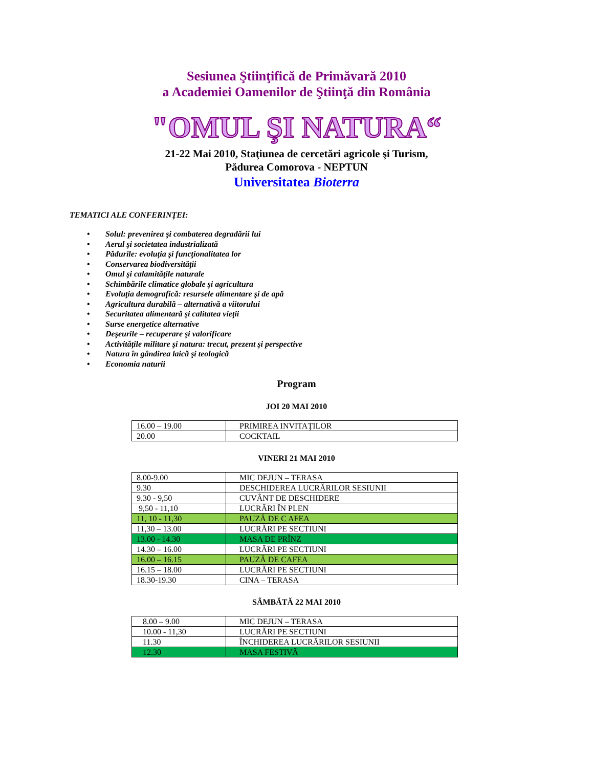Sesiunea Ştiinţifică de Primăvară 2010
a Academiei Oamenilor de Ştiinţă din România
"OMUL ŞI NATURA“
21-22 Mai 2010, Staţiunea de cercetări agricole şi Turism,
Pădurea Comorova - NEPTUN
Universitatea Bioterra
TEMATICI ALE CONFERINŢEI:
• Solul: prevenirea şi combaterea degradării lui
• Aerul şi societatea industrializată
• Pădurile: evoluţia şi funcţionalitatea lor
• Conservarea biodiversităţii
• Omul şi calamităţile naturale
• Schimbările climatice globale şi agricultura
• Evoluţia demografică: resursele alimentare şi de apă
• Agricultura durabilă – alternativă a viitorului
• Securitatea alimentară şi calitatea vieţii
• Surse energetice alternative
• Deşeurile – recuperare şi valorificare
• Activităţile militare şi natura: trecut, prezent şi perspective
• Natura în gândirea laică şi teologică
• Economia naturii
Program
JOI 20 MAI 2010
| 16.00 – 19.00 | PRIMIREA INVITAŢILOR |
| 20.00 | COCKTAIL |
VINERI 21 MAI 2010
| 8.00-9.00 | MIC DEJUN – TERASA |
| 9.30 | DESCHIDEREA LUCRĂRILOR SESIUNII |
| 9.30 - 9,50 | CUVÂNT DE DESCHIDERE |
| 9,50 - 11,10 | LUCRĂRI ÎN PLEN |
| 11, 10 - 11,30 | PAUZĂ DE C AFEA |
| 11,30 – 13.00 | LUCRĂRI PE SECTIUNI |
| 13.00 - 14.30 | MASA DE PRÎNZ |
| 14.30 – 16.00 | LUCRĂRI PE SECTIUNI |
| 16.00 – 16.15 | PAUZĂ DE CAFEA |
| 16.15 – 18.00 | LUCRĂRI PE SECTIUNI |
| 18.30-19.30 | CINA – TERASA |
SÂMBĂTĂ 22 MAI 2010
| 8.00 – 9.00 | MIC DEJUN – TERASA |
| 10.00 - 11,30 | LUCRĂRI PE SECTIUNI |
| 11.30 | ÎNCHIDEREA LUCRĂRILOR SESIUNII |
| 12.30 | MASA FESTIVĂ |